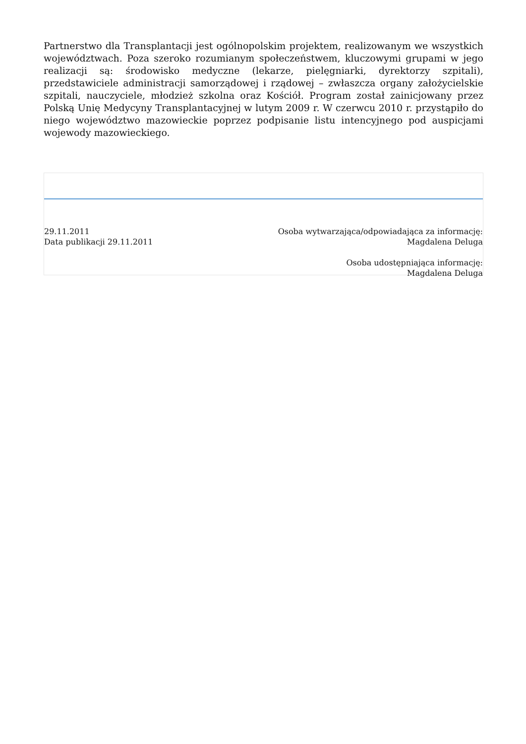Partnerstwo dla Transplantacji jest ogólnopolskim projektem, realizowanym we wszystkich województwach. Poza szeroko rozumianym społeczeństwem, kluczowymi grupami w jego realizacji są: środowisko medyczne (lekarze, pielęgniarki, dyrektorzy szpitali), przedstawiciele administracji samorządowej i rządowej – zwłaszcza organy założycielskie szpitali, nauczyciele, młodzież szkolna oraz Kościół. Program został zainicjowany przez Polską Unię Medycyny Transplantacyjnej w lutym 2009 r. W czerwcu 2010 r. przystąpiło do niego województwo mazowieckie poprzez podpisanie listu intencyjnego pod auspicjami wojewody mazowieckiego.
29.11.2011
Data publikacji 29.11.2011
Osoba wytwarzająca/odpowiadająca za informację:
Magdalena Deluga
Osoba udostępniająca informację:
Magdalena Deluga